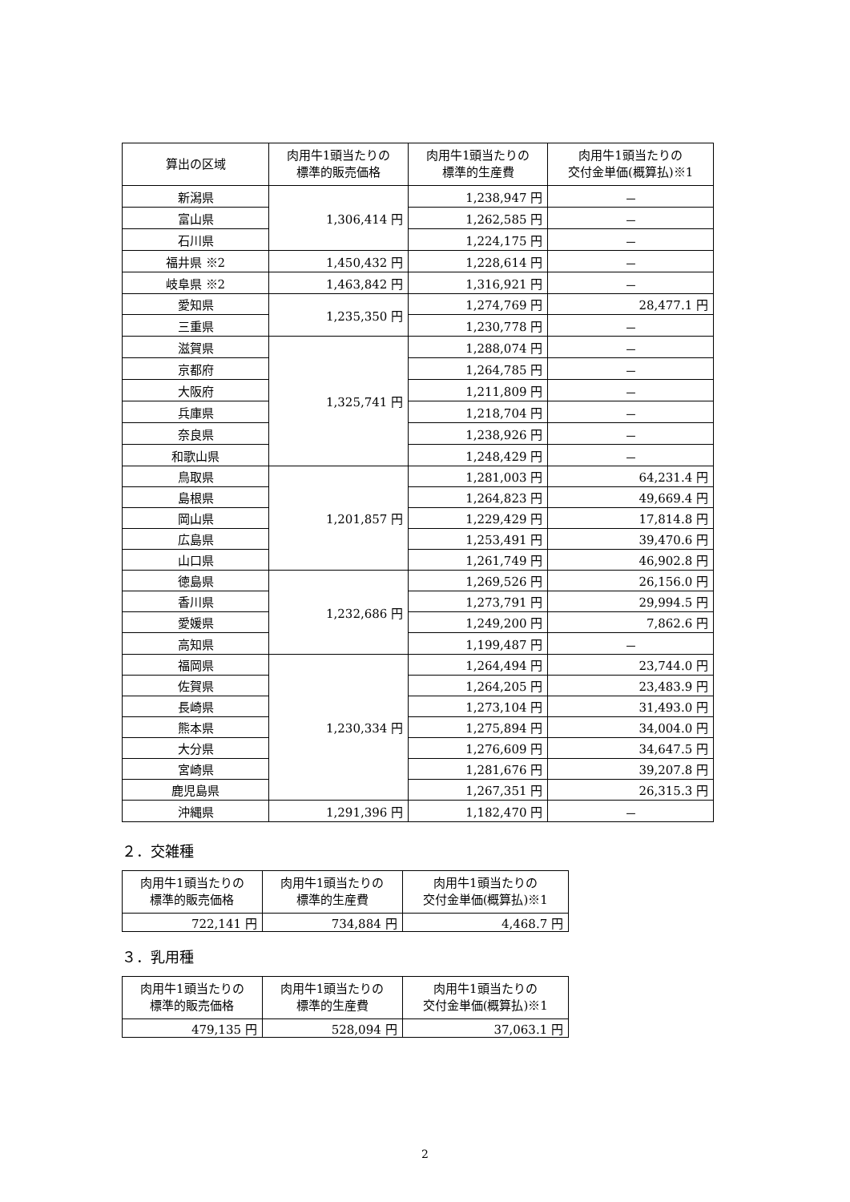| 算出の区域 | 肉用牛1頭当たりの 標準的販売価格 | 肉用牛1頭当たりの 標準的生産費 | 肉用牛1頭当たりの 交付金単価(概算払)※1 |
| --- | --- | --- | --- |
| 新潟県 | 1,306,414 円 | 1,238,947 円 | － |
| 富山県 | | 1,262,585 円 | － |
| 石川県 | | 1,224,175 円 | － |
| 福井県 ※2 | 1,450,432 円 | 1,228,614 円 | － |
| 岐阜県 ※2 | 1,463,842 円 | 1,316,921 円 | － |
| 愛知県 | 1,235,350 円 | 1,274,769 円 | 28,477.1 円 |
| 三重県 | | 1,230,778 円 | － |
| 滋賀県 | 1,325,741 円 | 1,288,074 円 | － |
| 京都府 | | 1,264,785 円 | － |
| 大阪府 | | 1,211,809 円 | － |
| 兵庫県 | | 1,218,704 円 | － |
| 奈良県 | | 1,238,926 円 | － |
| 和歌山県 | | 1,248,429 円 | － |
| 鳥取県 | 1,201,857 円 | 1,281,003 円 | 64,231.4 円 |
| 島根県 | | 1,264,823 円 | 49,669.4 円 |
| 岡山県 | | 1,229,429 円 | 17,814.8 円 |
| 広島県 | | 1,253,491 円 | 39,470.6 円 |
| 山口県 | | 1,261,749 円 | 46,902.8 円 |
| 徳島県 | 1,232,686 円 | 1,269,526 円 | 26,156.0 円 |
| 香川県 | | 1,273,791 円 | 29,994.5 円 |
| 愛媛県 | | 1,249,200 円 | 7,862.6 円 |
| 高知県 | | 1,199,487 円 | － |
| 福岡県 | 1,230,334 円 | 1,264,494 円 | 23,744.0 円 |
| 佐賀県 | | 1,264,205 円 | 23,483.9 円 |
| 長崎県 | | 1,273,104 円 | 31,493.0 円 |
| 熊本県 | | 1,275,894 円 | 34,004.0 円 |
| 大分県 | | 1,276,609 円 | 34,647.5 円 |
| 宮崎県 | | 1,281,676 円 | 39,207.8 円 |
| 鹿児島県 | | 1,267,351 円 | 26,315.3 円 |
| 沖縄県 | 1,291,396 円 | 1,182,470 円 | － |
２．交雑種
| 肉用牛1頭当たりの 標準的販売価格 | 肉用牛1頭当たりの 標準的生産費 | 肉用牛1頭当たりの 交付金単価(概算払)※1 |
| --- | --- | --- |
| 722,141 円 | 734,884 円 | 4,468.7 円 |
３．乳用種
| 肉用牛1頭当たりの 標準的販売価格 | 肉用牛1頭当たりの 標準的生産費 | 肉用牛1頭当たりの 交付金単価(概算払)※1 |
| --- | --- | --- |
| 479,135 円 | 528,094 円 | 37,063.1 円 |
2